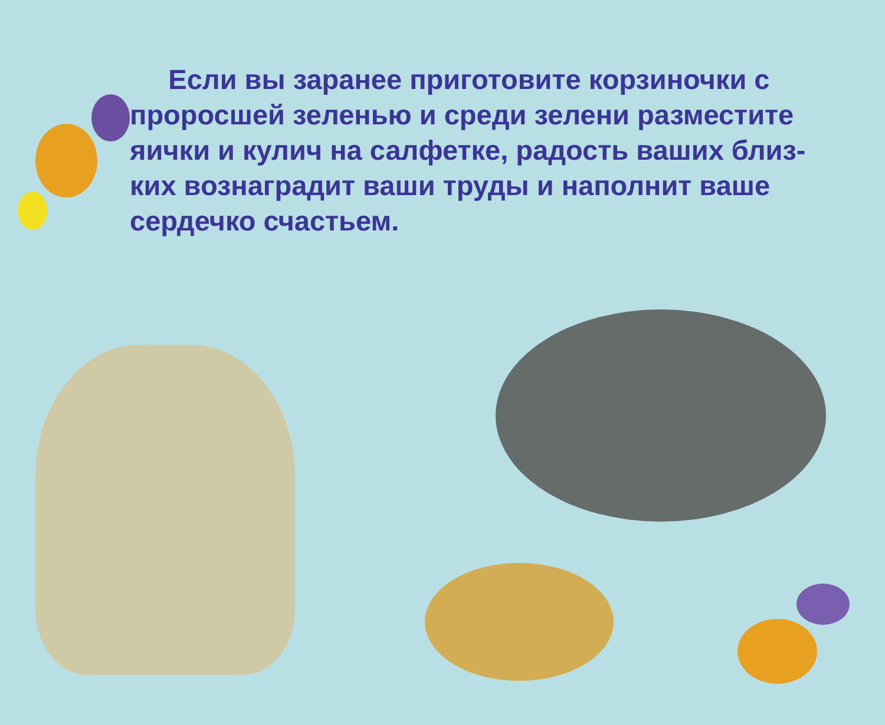Если вы заранее приготовите корзиночки с проросшей зеленью и среди зелени разместите яички и кулич на салфетке, радость ваших близ-ких вознаградит ваши труды и наполнит ваше сердечко счастьем.